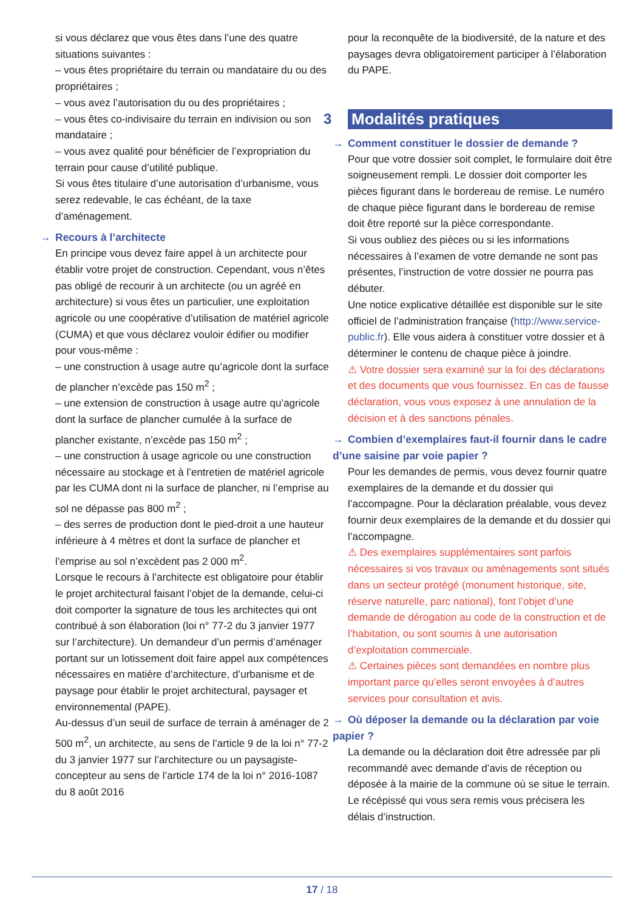si vous déclarez que vous êtes dans l’une des quatre situations suivantes :
– vous êtes propriétaire du terrain ou mandataire du ou des propriétaires ;
– vous avez l’autorisation du ou des propriétaires ;
– vous êtes co-indivisaire du terrain en indivision ou son mandataire ;
– vous avez qualité pour bénéficier de l’expropriation du terrain pour cause d’utilité publique.
Si vous êtes titulaire d’une autorisation d’urbanisme, vous serez redevable, le cas échéant, de la taxe d’aménagement.
→ Recours à l’architecte
En principe vous devez faire appel à un architecte pour établir votre projet de construction. Cependant, vous n’êtes pas obligé de recourir à un architecte (ou un agréé en architecture) si vous êtes un particulier, une exploitation agricole ou une coopérative d’utilisation de matériel agricole (CUMA) et que vous déclarez vouloir édifier ou modifier pour vous-même :
– une construction à usage autre qu’agricole dont la surface de plancher n’excède pas 150 m<sup>2</sup> ;
– une extension de construction à usage autre qu’agricole dont la surface de plancher cumulée à la surface de plancher existante, n’excède pas 150 m<sup>2</sup> ;
– une construction à usage agricole ou une construction nécessaire au stockage et à l’entretien de matériel agricole par les CUMA dont ni la surface de plancher, ni l’emprise au sol ne dépasse pas 800 m<sup>2</sup> ;
– des serres de production dont le pied-droit a une hauteur inférieure à 4 mètres et dont la surface de plancher et l’emprise au sol n’excèdent pas 2 000 m<sup>2</sup>.
Lorsque le recours à l’architecte est obligatoire pour établir le projet architectural faisant l’objet de la demande, celui-ci doit comporter la signature de tous les architectes qui ont contribué à son élaboration (loi n° 77-2 du 3 janvier 1977 sur l’architecture). Un demandeur d’un permis d’aménager portant sur un lotissement doit faire appel aux compétences nécessaires en matière d’architecture, d’urbanisme et de paysage pour établir le projet architectural, paysager et environnemental (PAPE).
Au-dessus d’un seuil de surface de terrain à aménager de 2 500 m<sup>2</sup>, un architecte, au sens de l’article 9 de la loi n° 77-2 du 3 janvier 1977 sur l’architecture ou un paysagiste-concepteur au sens de l’article 174 de la loi n° 2016-1087 du 8 août 2016
pour la reconquête de la biodiversité, de la nature et des paysages devra obligatoirement participer à l’élaboration du PAPE.
3
Modalités pratiques
→ Comment constituer le dossier de demande ?
Pour que votre dossier soit complet, le formulaire doit être soigneusement rempli. Le dossier doit comporter les pièces figurant dans le bordereau de remise. Le numéro de chaque pièce figurant dans le bordereau de remise doit être reporté sur la pièce correspondante.
Si vous oubliez des pièces ou si les informations nécessaires à l’examen de votre demande ne sont pas présentes, l’instruction de votre dossier ne pourra pas débuter.
Une notice explicative détaillée est disponible sur le site officiel de l’administration française (http://www.service-public.fr). Elle vous aidera à constituer votre dossier et à déterminer le contenu de chaque pièce à joindre.
⚠ Votre dossier sera examiné sur la foi des déclarations et des documents que vous fournissez. En cas de fausse déclaration, vous vous exposez à une annulation de la décision et à des sanctions pénales.
→ Combien d’exemplaires faut-il fournir dans le cadre d’une saisine par voie papier ?
Pour les demandes de permis, vous devez fournir quatre exemplaires de la demande et du dossier qui l’accompagne. Pour la déclaration préalable, vous devez fournir deux exemplaires de la demande et du dossier qui l’accompagne.
⚠ Des exemplaires supplémentaires sont parfois nécessaires si vos travaux ou aménagements sont situés dans un secteur protégé (monument historique, site, réserve naturelle, parc national), font l’objet d’une demande de dérogation au code de la construction et de l’habitation, ou sont soumis à une autorisation d’exploitation commerciale.
⚠ Certaines pièces sont demandées en nombre plus important parce qu’elles seront envoyées à d’autres services pour consultation et avis.
→ Où déposer la demande ou la déclaration par voie papier ?
La demande ou la déclaration doit être adressée par pli recommandé avec demande d’avis de réception ou déposée à la mairie de la commune où se situe le terrain. Le récépissé qui vous sera remis vous précisera les délais d’instruction.
17 / 18